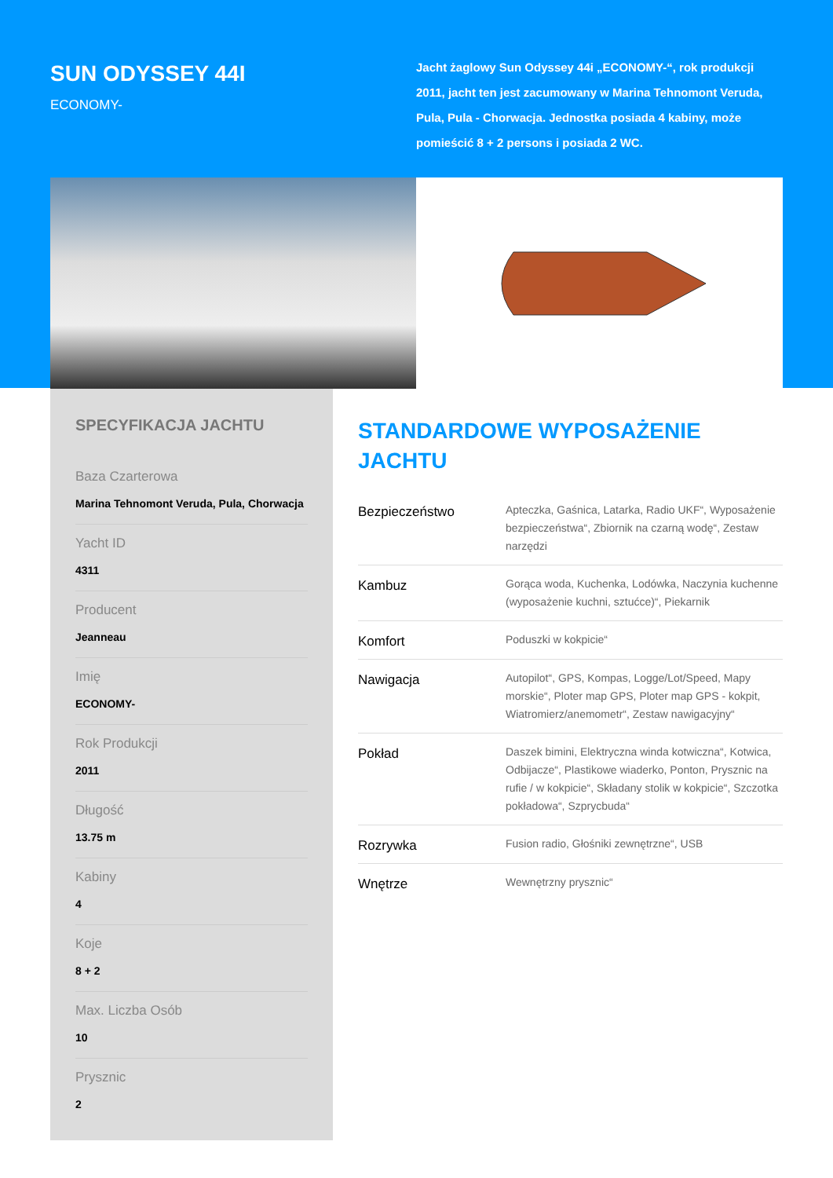SUN ODYSSEY 44I
ECONOMY-
Jacht żaglowy Sun Odyssey 44i „ECONOMY-“, rok produkcji 2011, jacht ten jest zacumowany w Marina Tehnomont Veruda, Pula, Pula - Chorwacja. Jednostka posiada 4 kabiny, może pomieścić 8 + 2 persons i posiada 2 WC.
SPECYFIKACJA JACHTU
Baza Czarterowa
Marina Tehnomont Veruda, Pula, Chorwacja
Yacht ID
4311
Producent
Jeanneau
Imię
ECONOMY-
Rok Produkcji
2011
Długość
13.75 m
Kabiny
4
Koje
8 + 2
Max. Liczba Osób
10
Prysznic
2
STANDARDOWE WYPOSAŻENIE JACHTU
| Bezpieczeństwo | Apteczka, Gaśnica, Latarka, Radio UKF“, Wyposażenie bezpieczeństwa“, Zbiornik na czarną wodę“, Zestaw narzędzi |
| Kambuz | Gorąca woda, Kuchenka, Lodówka, Naczynia kuchenne (wyposażenie kuchni, sztućce)“, Piekarnik |
| Komfort | Poduszki w kokpicie“ |
| Nawigacja | Autopilot“, GPS, Kompas, Logge/Lot/Speed, Mapy morskie“, Ploter map GPS, Ploter map GPS - kokpit, Wiatromierz/anemometr“, Zestaw nawigacyjny“ |
| Pokład | Daszek bimini, Elektryczna winda kotwiczna“, Kotwica, Odbijacze“, Plastikowe wiaderko, Ponton, Prysznic na rufie / w kokpicie“, Składany stolik w kokpicie“, Szczotka pokładowa“, Szprycbuda“ |
| Rozrywka | Fusion radio, Głośniki zewnętrzne“, USB |
| Wnętrze | Wewnętrzny prysznic“ |